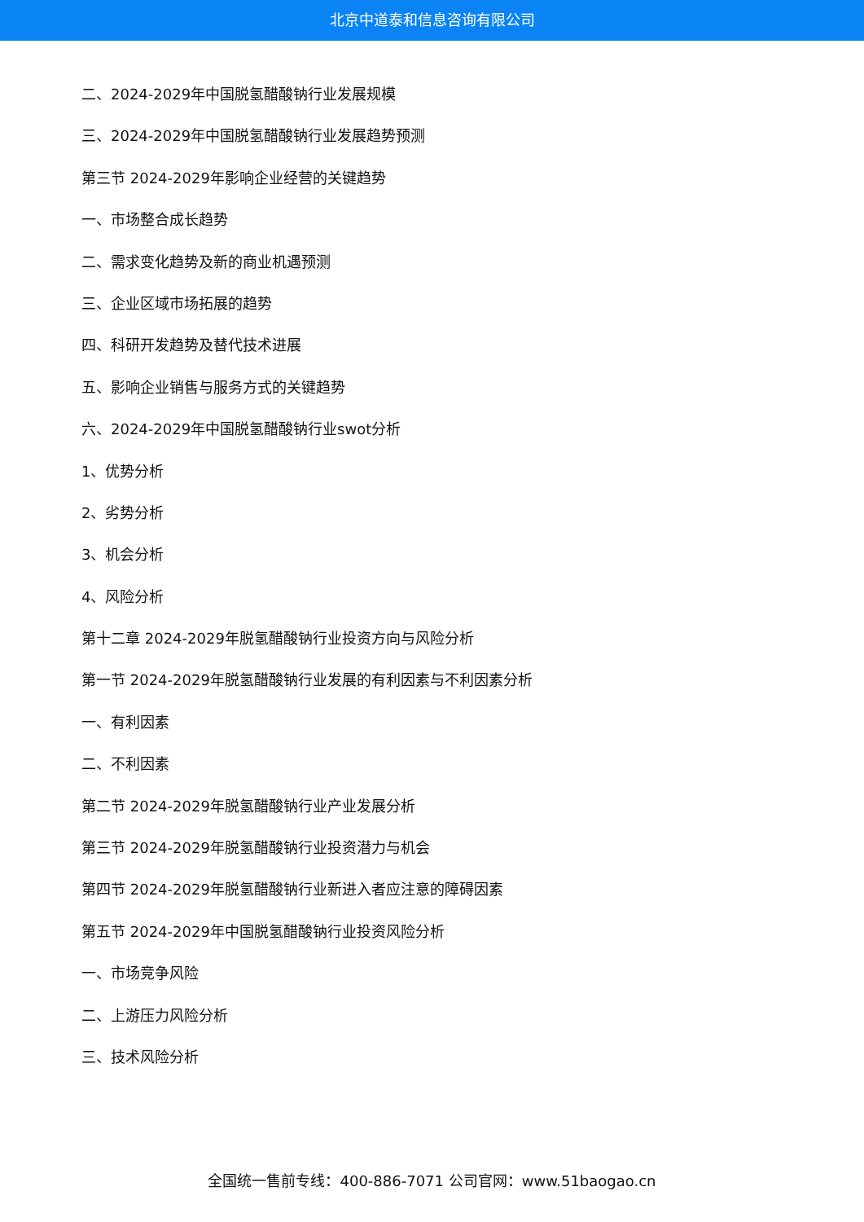北京中道泰和信息咨询有限公司
二、2024-2029年中国脱氢醋酸钠行业发展规模
三、2024-2029年中国脱氢醋酸钠行业发展趋势预测
第三节 2024-2029年影响企业经营的关键趋势
一、市场整合成长趋势
二、需求变化趋势及新的商业机遇预测
三、企业区域市场拓展的趋势
四、科研开发趋势及替代技术进展
五、影响企业销售与服务方式的关键趋势
六、2024-2029年中国脱氢醋酸钠行业swot分析
1、优势分析
2、劣势分析
3、机会分析
4、风险分析
第十二章 2024-2029年脱氢醋酸钠行业投资方向与风险分析
第一节 2024-2029年脱氢醋酸钠行业发展的有利因素与不利因素分析
一、有利因素
二、不利因素
第二节 2024-2029年脱氢醋酸钠行业产业发展分析
第三节 2024-2029年脱氢醋酸钠行业投资潜力与机会
第四节 2024-2029年脱氢醋酸钠行业新进入者应注意的障碍因素
第五节 2024-2029年中国脱氢醋酸钠行业投资风险分析
一、市场竞争风险
二、上游压力风险分析
三、技术风险分析
全国统一售前专线：400-886-7071 公司官网：www.51baogao.cn